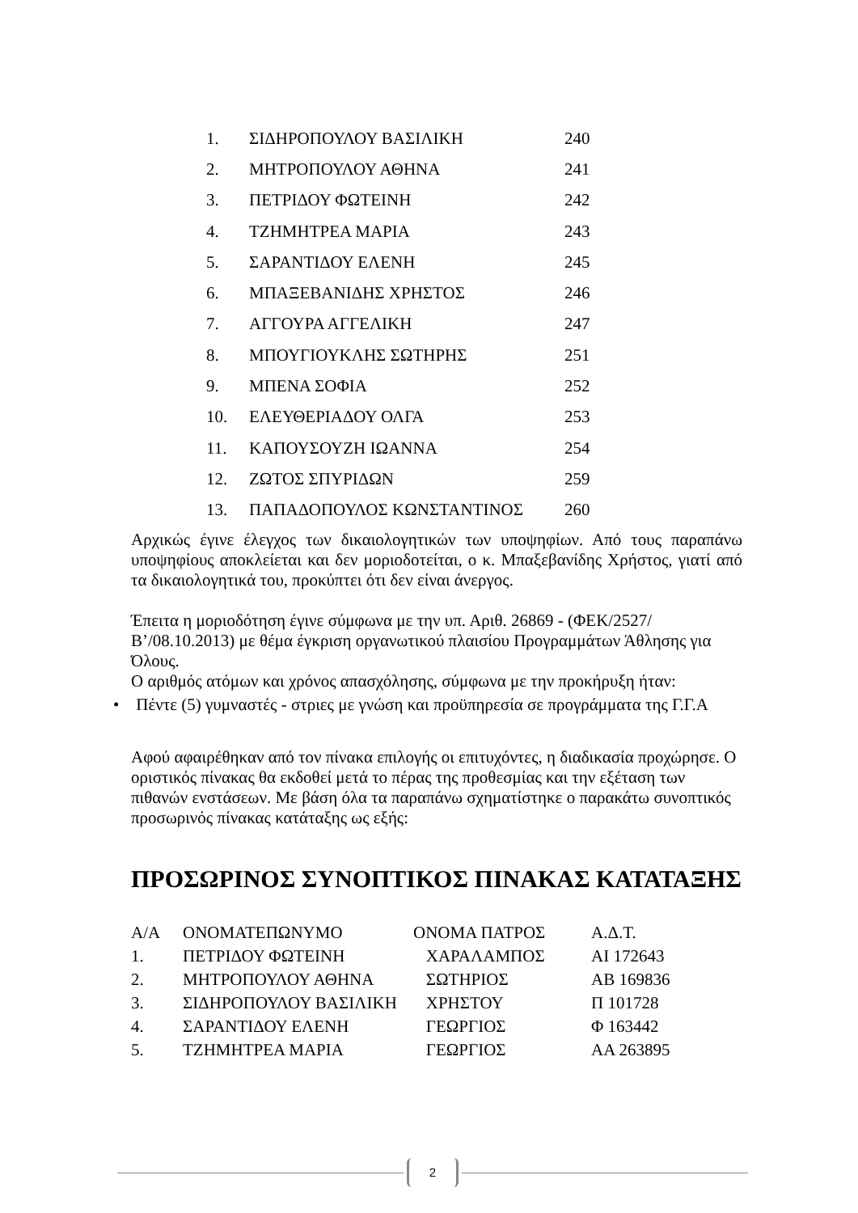| 1. | ΣΙΔΗΡΟΠΟΥΛΟΥ ΒΑΣΙΛΙΚΗ | 240 |
| 2. | ΜΗΤΡΟΠΟΥΛΟΥ ΑΘΗΝΑ | 241 |
| 3. | ΠΕΤΡΙΔΟΥ ΦΩΤΕΙΝΗ | 242 |
| 4. | ΤΖΗΜΗΤΡΕΑ ΜΑΡΙΑ | 243 |
| 5. | ΣΑΡΑΝΤΙΔΟΥ ΕΛΕΝΗ | 245 |
| 6. | ΜΠΑΞΕΒΑΝΙΔΗΣ ΧΡΗΣΤΟΣ | 246 |
| 7. | ΑΓΓΟΥΡΑ ΑΓΓΕΛΙΚΗ | 247 |
| 8. | ΜΠΟΥΓΙΟΥΚΛΗΣ ΣΩΤΗΡΗΣ | 251 |
| 9. | ΜΠΕΝΑ ΣΟΦΙΑ | 252 |
| 10. | ΕΛΕΥΘΕΡΙΑΔΟΥ ΟΛΓΑ | 253 |
| 11. | ΚΑΠΟΥΣΟΥΖΗ ΙΩΑΝΝΑ | 254 |
| 12. | ΖΩΤΟΣ ΣΠΥΡΙΔΩΝ | 259 |
| 13. | ΠΑΠΑΔΟΠΟΥΛΟΣ ΚΩΝΣΤΑΝΤΙΝΟΣ | 260 |
Αρχικώς έγινε έλεγχος των δικαιολογητικών των υποψηφίων. Από τους παραπάνω υποψηφίους αποκλείεται και δεν μοριοδοτείται, ο κ. Μπαξεβανίδης Χρήστος, γιατί από τα δικαιολογητικά του, προκύπτει ότι δεν είναι άνεργος.
Έπειτα η μοριοδότηση έγινε σύμφωνα με την υπ. Αριθ. 26869 - (ΦΕΚ/2527/Β’/08.10.2013) με θέμα έγκριση οργανωτικού πλαισίου Προγραμμάτων Άθλησης για Όλους.
Ο αριθμός ατόμων και χρόνος απασχόλησης, σύμφωνα με την προκήρυξη ήταν:
• Πέντε (5) γυμναστές - στριες με γνώση και προϋπηρεσία σε προγράμματα της Γ.Γ.Α
Αφού αφαιρέθηκαν από τον πίνακα επιλογής οι επιτυχόντες, η διαδικασία προχώρησε. Ο οριστικός πίνακας θα εκδοθεί μετά το πέρας της προθεσμίας και την εξέταση των πιθανών ενστάσεων. Με βάση όλα τα παραπάνω σχηματίστηκε ο παρακάτω συνοπτικός προσωρινός πίνακας κατάταξης ως εξής:
ΠΡΟΣΩΡΙΝΟΣ ΣΥΝΟΠΤΙΚΟΣ ΠΙΝΑΚΑΣ ΚΑΤΑΤΑΞΗΣ
| Α/Α | ΟΝΟΜΑΤΕΠΩΝΥΜΟ | ΟΝΟΜΑ ΠΑΤΡΟΣ | Α.Δ.Τ. |
| 1. | ΠΕΤΡΙΔΟΥ ΦΩΤΕΙΝΗ | ΧΑΡΑΛΑΜΠΟΣ | ΑΙ 172643 |
| 2. | ΜΗΤΡΟΠΟΥΛΟΥ ΑΘΗΝΑ | ΣΩΤΗΡΙΟΣ | ΑΒ 169836 |
| 3. | ΣΙΔΗΡΟΠΟΥΛΟΥ ΒΑΣΙΛΙΚΗ | ΧΡΗΣΤΟΥ | Π 101728 |
| 4. | ΣΑΡΑΝΤΙΔΟΥ ΕΛΕΝΗ | ΓΕΩΡΓΙΟΣ | Φ 163442 |
| 5. | ΤΖΗΜΗΤΡΕΑ ΜΑΡΙΑ | ΓΕΩΡΓΙΟΣ | ΑΑ 263895 |
2